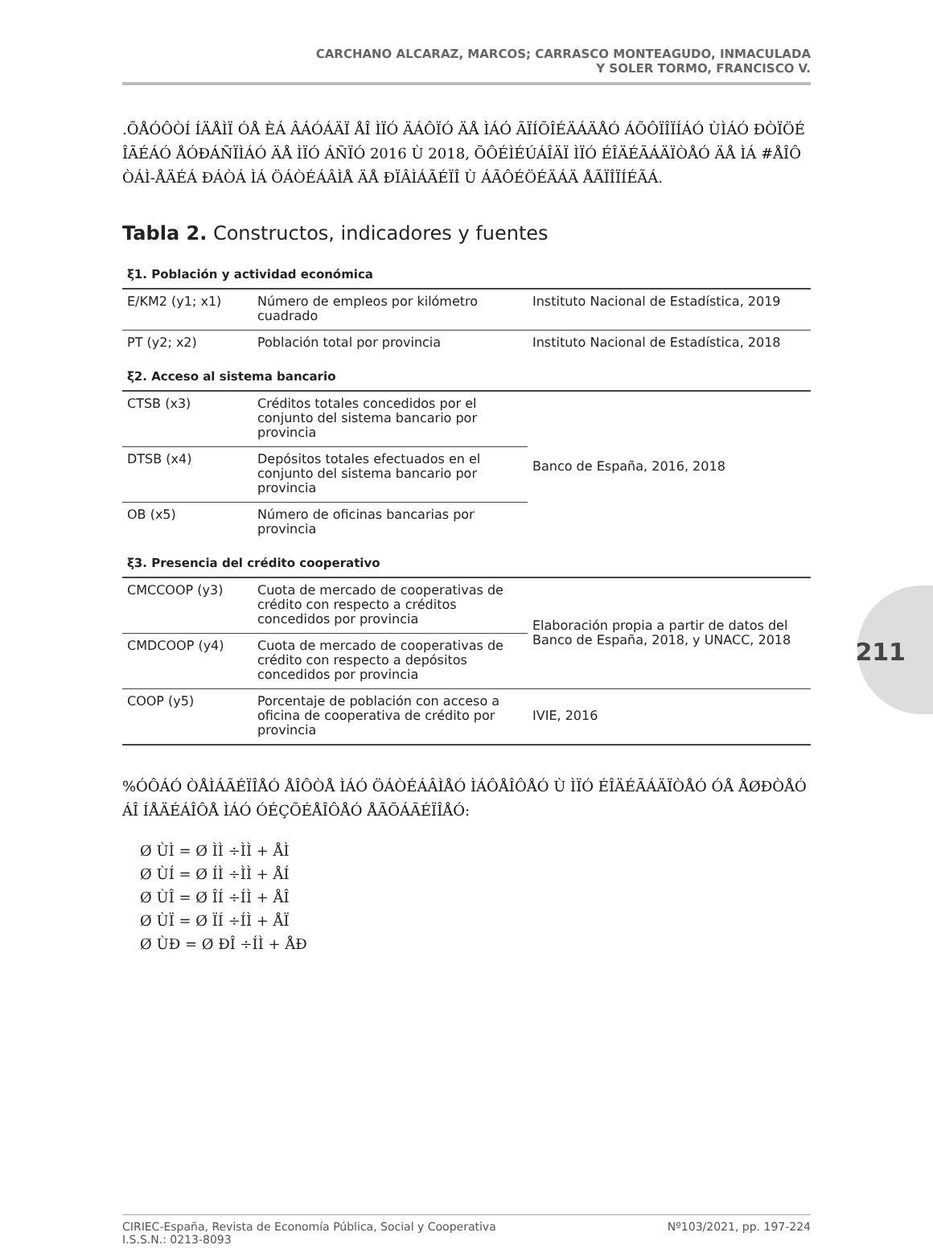CARCHANO ALCARAZ, MARCOS; CARRASCO MONTEAGUDO, INMACULADA
Y SOLER TORMO, FRANCISCO V.
.ÕÅÓÔÒÍ ÍÄÅÌÏ ÓÅ ÈÁ ÂÁÓÁÄÏ ÅÎ ÌÏÓ ÄÁÔÏÓ ÄÅ ÌÁÓ ÃÏÍÕÎÉÄÁÄÅÓ ÁÕÔÏÎÏÍÁÓ ÙÌÁÓ ÐÒÏÖÉÎÃÉÁÓ ÅÓÐÁÑÏÌÁÓ ÄÅ ÌÏÓ ÁÑÏÓ 2016 Ù 2018, ÕÔÉÌÉÚÁÎÄÏ ÌÏÓ ÉÎÄÉÃÁÄÏÒÅÓ ÄÅ ÌÁ #ÅÎÔÒÁÌ-ÅÄÉÁ ÐÁÒÁ ÌÁ ÖÁÒÉÁÂÌÅ ÄÅ ÐÏÂÌÁÃÉÏÎ Ù ÁÃÔÉÖÉÄÁÄ ÅÃÏÎÏÍÉÃÁ.
211
Tabla 2. Constructos, indicadores y fuentes
| ξ1. Población y actividad económica | | |
| E/KM2 (y1; x1) | Número de empleos por kilómetro cuadrado | Instituto Nacional de Estadística, 2019 |
| PT (y2; x2) | Población total por provincia | Instituto Nacional de Estadística, 2018 |
| ξ2. Acceso al sistema bancario | | |
| CTSB (x3) | Créditos totales concedidos por el conjunto del sistema bancario por provincia | Banco de España, 2016, 2018 |
| DTSB (x4) | Depósitos totales efectuados en el conjunto del sistema bancario por provincia | |
| OB (x5) | Número de oficinas bancarias por provincia | |
| ξ3. Presencia del crédito cooperativo | | |
| CMCCOOP (y3) | Cuota de mercado de cooperativas de crédito con respecto a créditos concedidos por provincia | Elaboración propia a partir de datos del Banco de España, 2018, y UNACC, 2018 |
| CMDCOOP (y4) | Cuota de mercado de cooperativas de crédito con respecto a depósitos concedidos por provincia | |
| COOP (y5) | Porcentaje de población con acceso a oficina de cooperativa de crédito por provincia | IVIE, 2016 |
%ÓÔÁÓ ÒÅÌÁÃÉÏÎÅÓ ÅÎÔÒÅ ÌÁÓ ÖÁÒÉÁÂÌÅÓ ÌÁÔÅÎÔÅÓ Ù ÌÏÓ ÉÎÄÉÃÁÄÏÒÅÓ ÓÅ ÅØÐÒÅÓÁÎ ÍÅÄÉÁÎÔÅ ÌÁÓ ÓÉÇÕÉÅÎÔÅÓ ÅÃÕÁÃÉÏÎÅÓ:
Ø ÙÌ = Ø ÌÌ ÷ÌÌ + ÅÌ
Ø ÙÍ = Ø ÍÌ ÷ÌÌ + ÅÍ
Ø ÙÎ = Ø ÎÍ ÷ÍÌ + ÅÎ
Ø ÙÏ = Ø ÏÍ ÷ÍÌ + ÅÏ
Ø ÙÐ = Ø ÐÎ ÷ÍÌ + ÅÐ
CIRIEC-España, Revista de Economía Pública, Social y Cooperativa
I.S.S.N.: 0213-8093 Nº103/2021, pp. 197-224